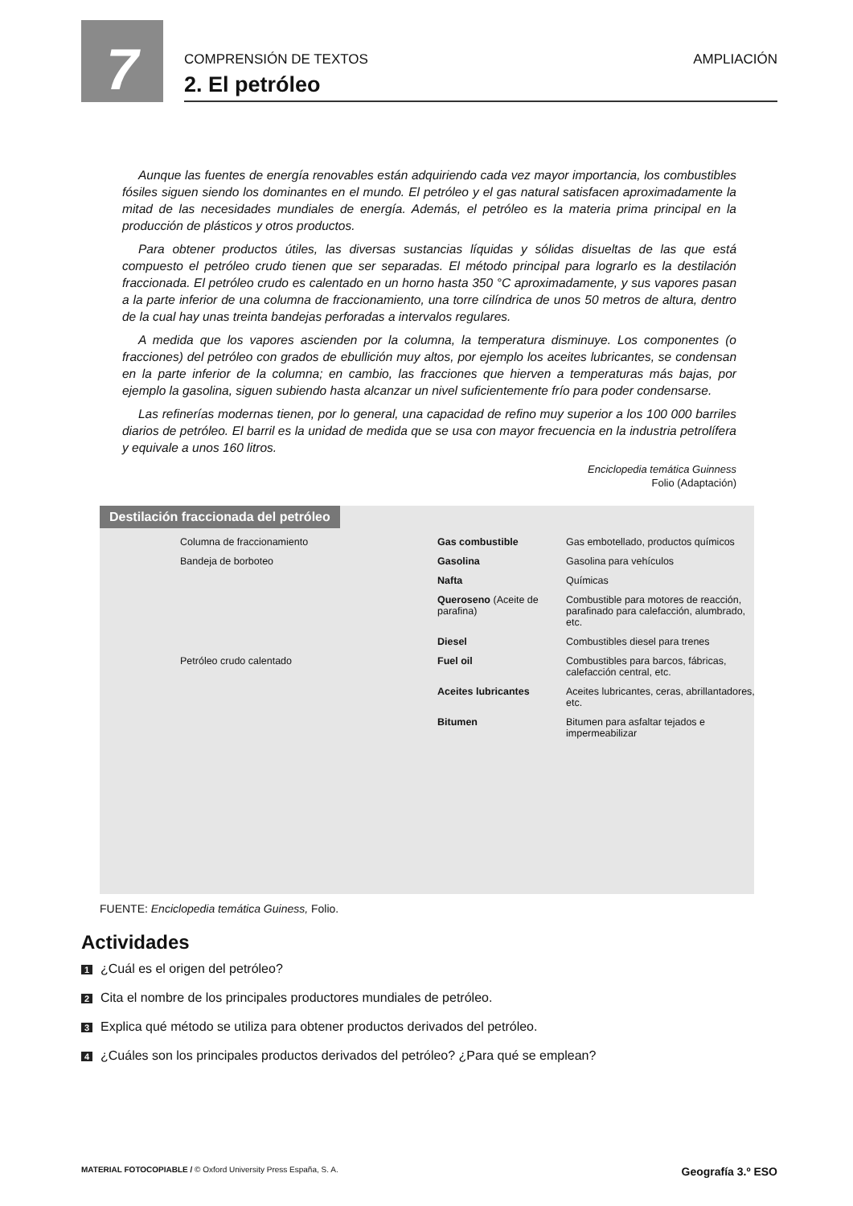7
COMPRENSIÓN DE TEXTOS AMPLIACIÓN
2. El petróleo
Aunque las fuentes de energía renovables están adquiriendo cada vez mayor importancia, los combustibles fósiles siguen siendo los dominantes en el mundo. El petróleo y el gas natural satisfacen aproximadamente la mitad de las necesidades mundiales de energía. Además, el petróleo es la materia prima principal en la producción de plásticos y otros productos.
Para obtener productos útiles, las diversas sustancias líquidas y sólidas disueltas de las que está compuesto el petróleo crudo tienen que ser separadas. El método principal para lograrlo es la destilación fraccionada. El petróleo crudo es calentado en un horno hasta 350 °C aproximadamente, y sus vapores pasan a la parte inferior de una columna de fraccionamiento, una torre cilíndrica de unos 50 metros de altura, dentro de la cual hay unas treinta bandejas perforadas a intervalos regulares.
A medida que los vapores ascienden por la columna, la temperatura disminuye. Los componentes (o fracciones) del petróleo con grados de ebullición muy altos, por ejemplo los aceites lubricantes, se condensan en la parte inferior de la columna; en cambio, las fracciones que hierven a temperaturas más bajas, por ejemplo la gasolina, siguen subiendo hasta alcanzar un nivel suficientemente frío para poder condensarse.
Las refinerías modernas tienen, por lo general, una capacidad de refino muy superior a los 100 000 barriles diarios de petróleo. El barril es la unidad de medida que se usa con mayor frecuencia en la industria petrolífera y equivale a unos 160 litros.
Enciclopedia temática Guinness
Folio (Adaptación)
Destilación fraccionada del petróleo
Columna de fraccionamiento
Gas combustible
Gas embotellado, productos químicos
Bandeja de borboteo
Gasolina
Gasolina para vehículos
Nafta
Químicas
Queroseno (Aceite de parafina)
Combustible para motores de reacción, parafinado para calefacción, alumbrado, etc.
Diesel
Combustibles diesel para trenes
Petróleo crudo calentado
Fuel oil
Combustibles para barcos, fábricas, calefacción central, etc.
Aceites lubricantes
Aceites lubricantes, ceras, abrillantadores, etc.
Bitumen
Bitumen para asfaltar tejados e impermeabilizar
FUENTE: Enciclopedia temática Guiness, Folio.
Actividades
1 ¿Cuál es el origen del petróleo?
2 Cita el nombre de los principales productores mundiales de petróleo.
3 Explica qué método se utiliza para obtener productos derivados del petróleo.
4 ¿Cuáles son los principales productos derivados del petróleo? ¿Para qué se emplean?
MATERIAL FOTOCOPIABLE / © Oxford University Press España, S. A. Geografía 3.º ESO